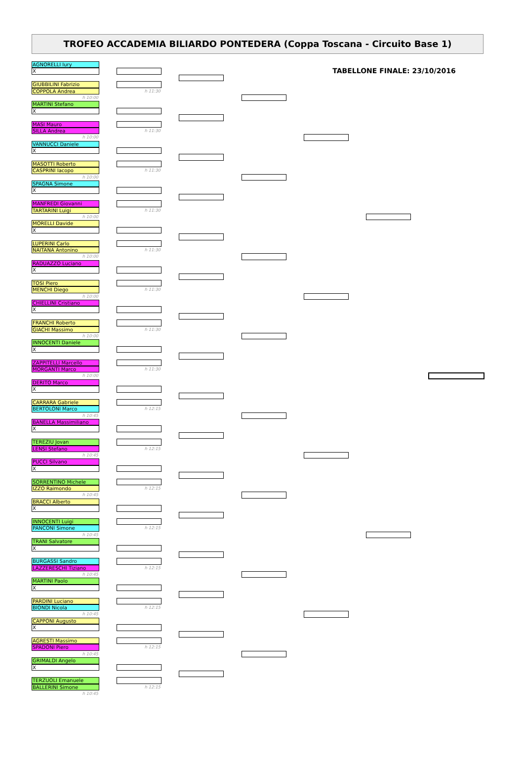TROFEO ACCADEMIA BILIARDO PONTEDERA (Coppa Toscana - Circuito Base 1)
TABELLONE FINALE: 23/10/2016
AGNORELLI Iury
X
GIUBBILINI Fabrizio
COPPOLA Andrea
h 10:00
MARTINI Stefano
X
MASI Mauro
SILLA Andrea
h 10:00
VANNUCCI Daniele
X
MASOTTI Roberto
CASPRINI Iacopo
h 10:00
SPAGNA Simone
X
MANFREDI Giovanni
TARTARINI Luigi
h 10:00
MORELLI Davide
X
LUPERINI Carlo
NAITANA Antonino
h 10:00
RADUAZZO Luciano
X
TOSI Piero
MENCHI Diego
h 10:00
CHIELLINI Cristiano
X
FRANCHI Roberto
GIACHI Massimo
h 10:00
INNOCENTI Daniele
X
ZAPPITELLI Marcello
MORGANTI Marco
h 10:00
DERITO Marco
X
CARRARA Gabriele
BERTOLONI Marco
h 10:45
BANELLA Massimiliano
X
TEREZIU Jovan
LENSI Stefano
h 10:45
PUCCI Silvano
X
SORRENTINO Michele
IZZO Raimondo
h 10:45
BRACCI Alberto
X
INNOCENTI Luigi
PANCONI Simone
h 10:45
TRANI Salvatore
X
BURGASSI Sandro
LAZZERESCHI Tiziano
h 10:45
MARTINI Paolo
X
PARDINI Luciano
BIONDI Nicola
h 10:45
CAPPONI Augusto
X
AGRESTI Massimo
SPADONI Piero
h 10:45
GRIMALDI Angelo
X
TERZUOLI Emanuele
BALLERINI Simone
h 10:45
h 11:30
h 11:30
h 11:30
h 11:30
h 11:30
h 11:30
h 11:30
h 11:30
h 12:15
h 12:15
h 12:15
h 12:15
h 12:15
h 12:15
h 12:15
h 12:15